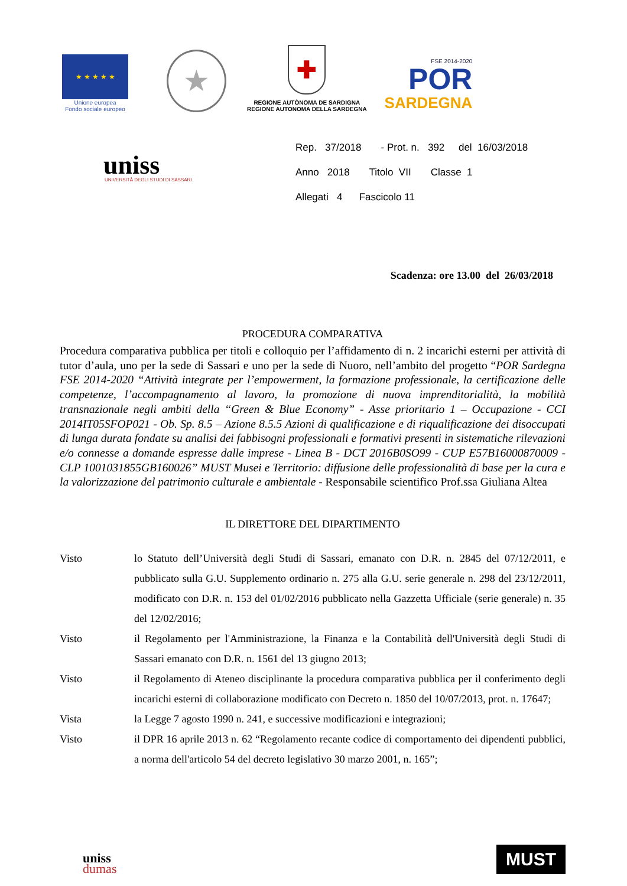★ ★ ★ ★ ★
Unione europea
Fondo sociale europeo
★
✚
REGIONE AUTÒNOMA DE SARDIGNA
REGIONE AUTONOMA DELLA SARDEGNA
FSE 2014-2020
POR
SARDEGNA
uniss
UNIVERSITÀ DEGLI STUDI DI SASSARI
Rep. 37/2018 - Prot. n. 392 del 16/03/2018
Anno 2018 Titolo VII Classe 1
Allegati 4 Fascicolo 11
Scadenza: ore 13.00 del 26/03/2018
PROCEDURA COMPARATIVA
Procedura comparativa pubblica per titoli e colloquio per l’affidamento di n. 2 incarichi esterni per attività di tutor d’aula, uno per la sede di Sassari e uno per la sede di Nuoro, nell’ambito del progetto “POR Sardegna FSE 2014-2020 “Attività integrate per l’empowerment, la formazione professionale, la certificazione delle competenze, l’accompagnamento al lavoro, la promozione di nuova imprenditorialità, la mobilità transnazionale negli ambiti della “Green & Blue Economy” - Asse prioritario 1 – Occupazione - CCI 2014IT05SFOP021 - Ob. Sp. 8.5 – Azione 8.5.5 Azioni di qualificazione e di riqualificazione dei disoccupati di lunga durata fondate su analisi dei fabbisogni professionali e formativi presenti in sistematiche rilevazioni e/o connesse a domande espresse dalle imprese - Linea B - DCT 2016B0SO99 - CUP E57B16000870009 - CLP 1001031855GB160026” MUST Musei e Territorio: diffusione delle professionalità di base per la cura e la valorizzazione del patrimonio culturale e ambientale - Responsabile scientifico Prof.ssa Giuliana Altea
IL DIRETTORE DEL DIPARTIMENTO
| Visto | lo Statuto dell’Università degli Studi di Sassari, emanato con D.R. n. 2845 del 07/12/2011, e pubblicato sulla G.U. Supplemento ordinario n. 275 alla G.U. serie generale n. 298 del 23/12/2011, modificato con D.R. n. 153 del 01/02/2016 pubblicato nella Gazzetta Ufficiale (serie generale) n. 35 del 12/02/2016; |
| Visto | il Regolamento per l'Amministrazione, la Finanza e la Contabilità dell'Università degli Studi di Sassari emanato con D.R. n. 1561 del 13 giugno 2013; |
| Visto | il Regolamento di Ateneo disciplinante la procedura comparativa pubblica per il conferimento degli incarichi esterni di collaborazione modificato con Decreto n. 1850 del 10/07/2013, prot. n. 17647; |
| Vista | la Legge 7 agosto 1990 n. 241, e successive modificazioni e integrazioni; |
| Visto | il DPR 16 aprile 2013 n. 62 “Regolamento recante codice di comportamento dei dipendenti pubblici, a norma dell'articolo 54 del decreto legislativo 30 marzo 2001, n. 165”; |
uniss
dumas
MUST